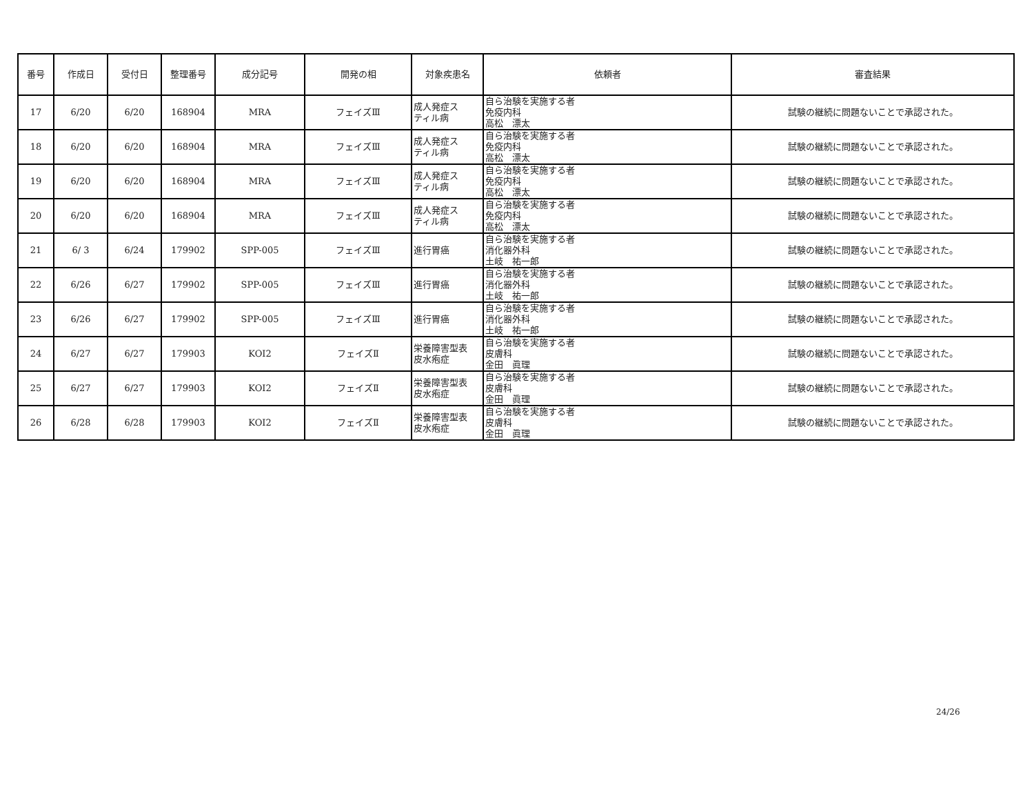| 番号 | 作成日 | 受付日 | 整理番号 | 成分記号 | 開発の相 | 対象疾患名 | 依頼者 | 審査結果 |
| --- | --- | --- | --- | --- | --- | --- | --- | --- |
| 17 | 6/20 | 6/20 | 168904 | MRA | フェイズⅢ | 成人発症ス ティル病 | 自ら治験を実施する者 免疫内科 高松 漂太 | 試験の継続に問題ないことで承認された。 |
| 18 | 6/20 | 6/20 | 168904 | MRA | フェイズⅢ | 成人発症ス ティル病 | 自ら治験を実施する者 免疫内科 高松 漂太 | 試験の継続に問題ないことで承認された。 |
| 19 | 6/20 | 6/20 | 168904 | MRA | フェイズⅢ | 成人発症ス ティル病 | 自ら治験を実施する者 免疫内科 高松 漂太 | 試験の継続に問題ないことで承認された。 |
| 20 | 6/20 | 6/20 | 168904 | MRA | フェイズⅢ | 成人発症ス ティル病 | 自ら治験を実施する者 免疫内科 高松 漂太 | 試験の継続に問題ないことで承認された。 |
| 21 | 6/ 3 | 6/24 | 179902 | SPP-005 | フェイズⅢ | 進行胃癌 | 自ら治験を実施する者 消化器外科 土岐 祐一郎 | 試験の継続に問題ないことで承認された。 |
| 22 | 6/26 | 6/27 | 179902 | SPP-005 | フェイズⅢ | 進行胃癌 | 自ら治験を実施する者 消化器外科 土岐 祐一郎 | 試験の継続に問題ないことで承認された。 |
| 23 | 6/26 | 6/27 | 179902 | SPP-005 | フェイズⅢ | 進行胃癌 | 自ら治験を実施する者 消化器外科 土岐 祐一郎 | 試験の継続に問題ないことで承認された。 |
| 24 | 6/27 | 6/27 | 179903 | KOI2 | フェイズⅡ | 栄養障害型表 皮水疱症 | 自ら治験を実施する者 皮膚科 金田 眞理 | 試験の継続に問題ないことで承認された。 |
| 25 | 6/27 | 6/27 | 179903 | KOI2 | フェイズⅡ | 栄養障害型表 皮水疱症 | 自ら治験を実施する者 皮膚科 金田 眞理 | 試験の継続に問題ないことで承認された。 |
| 26 | 6/28 | 6/28 | 179903 | KOI2 | フェイズⅡ | 栄養障害型表 皮水疱症 | 自ら治験を実施する者 皮膚科 金田 眞理 | 試験の継続に問題ないことで承認された。 |
24/26